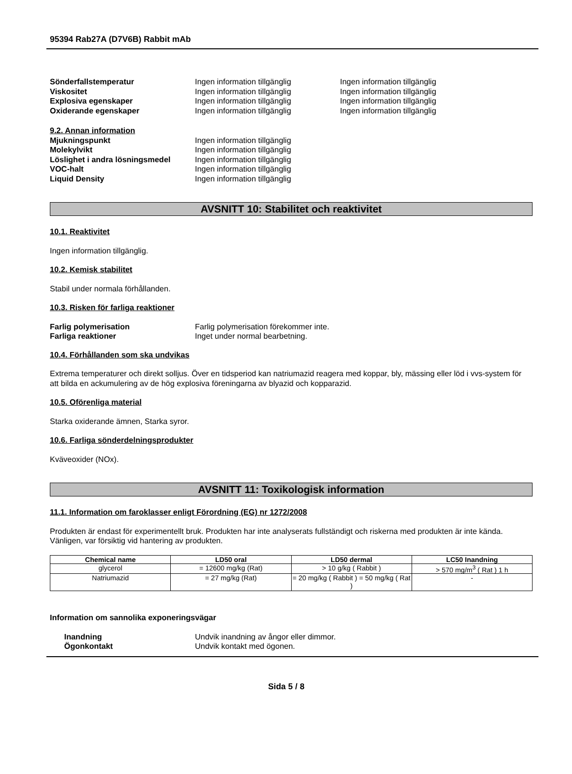95394 Rab27A (D7V6B) Rabbit mAb
Sönderfallstemperatur Ingen information tillgänglig Ingen information tillgänglig
Viskositet Ingen information tillgänglig Ingen information tillgänglig
Explosiva egenskaper Ingen information tillgänglig Ingen information tillgänglig
Oxiderande egenskaper Ingen information tillgänglig Ingen information tillgänglig
9.2. Annan information
Mjukningspunkt Ingen information tillgänglig
Molekylvikt Ingen information tillgänglig
Löslighet i andra lösningsmedel
Ingen information tillgänglig
VOC-halt Ingen information tillgänglig
Liquid Density Ingen information tillgänglig
AVSNITT 10: Stabilitet och reaktivitet
10.1. Reaktivitet
Ingen information tillgänglig.
10.2. Kemisk stabilitet
Stabil under normala förhållanden.
10.3. Risken för farliga reaktioner
Farlig polymerisation Farlig polymerisation förekommer inte.
Farliga reaktioner Inget under normal bearbetning.
10.4. Förhållanden som ska undvikas
Extrema temperaturer och direkt solljus. Över en tidsperiod kan natriumazid reagera med koppar, bly, mässing eller löd i vvs-system för att bilda en ackumulering av de hög explosiva föreningarna av blyazid och kopparazid.
10.5. Oförenliga material
Starka oxiderande ämnen, Starka syror.
10.6. Farliga sönderdelningsprodukter
Kväveoxider (NOx).
AVSNITT 11: Toxikologisk information
11.1. Information om faroklasser enligt Förordning (EG) nr 1272/2008
Produkten är endast för experimentellt bruk. Produkten har inte analyserats fullständigt och riskerna med produkten är inte kända. Vänligen, var försiktig vid hantering av produkten.
| Chemical name | LD50 oral | LD50 dermal | LC50 Inandning |
| --- | --- | --- | --- |
| glycerol | = 12600 mg/kg (Rat) | > 10 g/kg ( Rabbit ) | > 570 mg/m<sup>3</sup> ( Rat ) 1 h |
| Natriumazid | = 27 mg/kg (Rat) | = 20 mg/kg ( Rabbit ) = 50 mg/kg ( Rat ) | - |
Information om sannolika exponeringsvägar
Inandning Undvik inandning av ångor eller dimmor.
Ögonkontakt Undvik kontakt med ögonen.
Sida 5 / 8